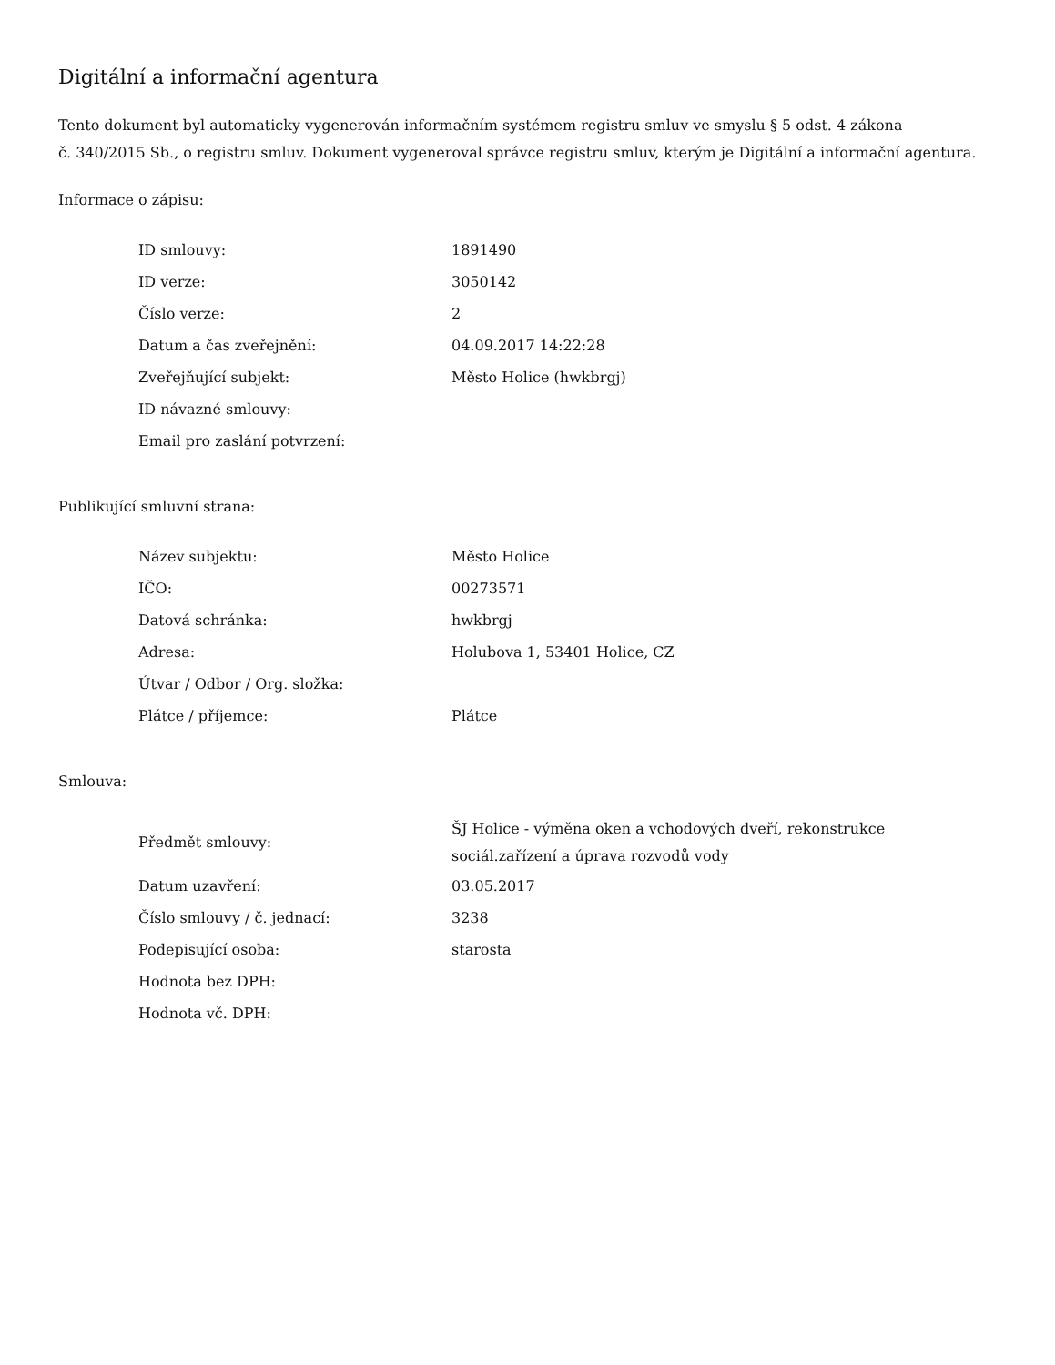Digitální a informační agentura
Tento dokument byl automaticky vygenerován informačním systémem registru smluv ve smyslu § 5 odst. 4 zákona
č. 340/2015 Sb., o registru smluv. Dokument vygeneroval správce registru smluv, kterým je Digitální a informační agentura.
Informace o zápisu:
| ID smlouvy: | 1891490 |
| ID verze: | 3050142 |
| Číslo verze: | 2 |
| Datum a čas zveřejnění: | 04.09.2017 14:22:28 |
| Zveřejňující subjekt: | Město Holice (hwkbrgj) |
| ID návazné smlouvy: | |
| Email pro zaslání potvrzení: | |
Publikující smluvní strana:
| Název subjektu: | Město Holice |
| IČO: | 00273571 |
| Datová schránka: | hwkbrgj |
| Adresa: | Holubova 1, 53401 Holice, CZ |
| Útvar / Odbor / Org. složka: | |
| Plátce / příjemce: | Plátce |
Smlouva:
| Předmět smlouvy: | ŠJ Holice - výměna oken a vchodových dveří, rekonstrukce sociál.zařízení a úprava rozvodů vody |
| Datum uzavření: | 03.05.2017 |
| Číslo smlouvy / č. jednací: | 3238 |
| Podepisující osoba: | starosta |
| Hodnota bez DPH: | |
| Hodnota vč. DPH: | |